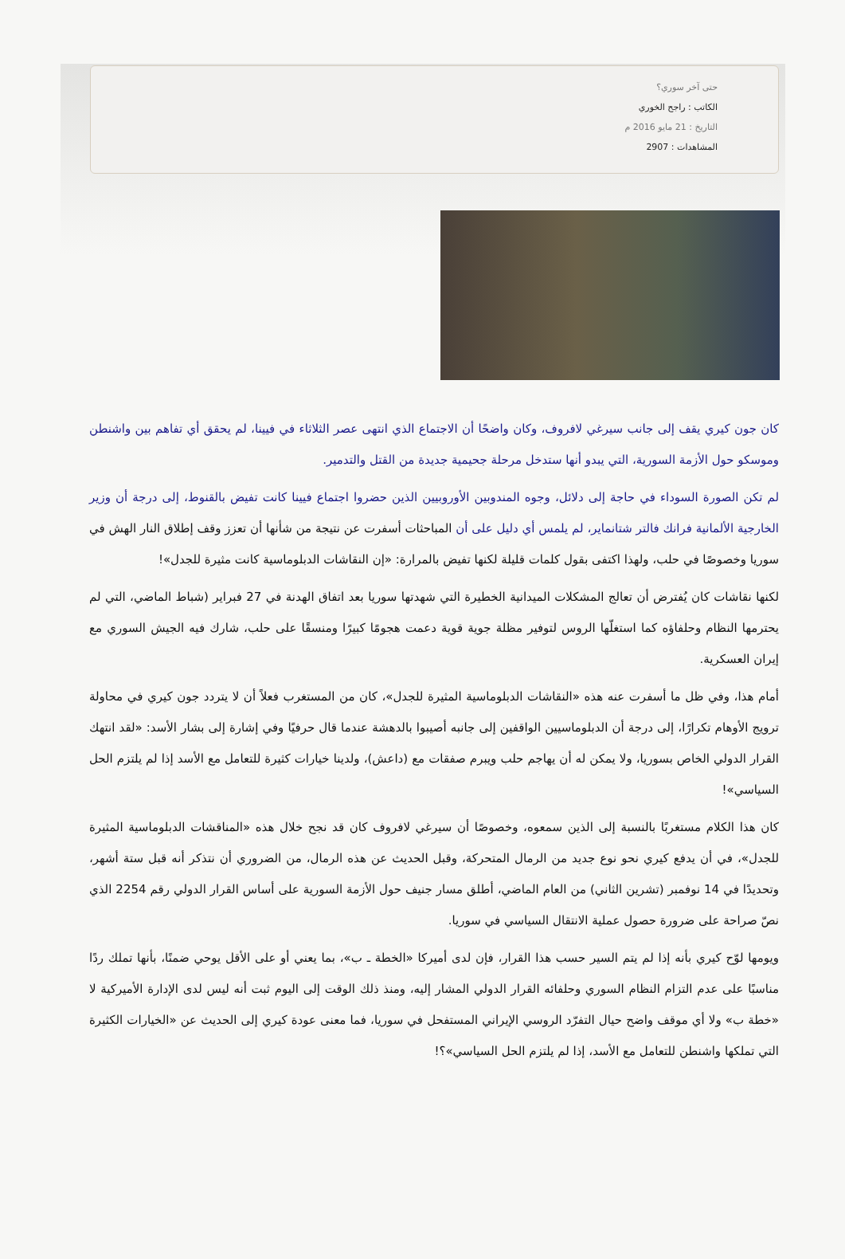حتى آخر سوري؟
الكاتب : راجح الخوري
التاريخ : 21 مايو 2016 م
المشاهدات : 2907
كان جون كيري يقف إلى جانب سيرغي لافروف، وكان واضحًا أن الاجتماع الذي انتهى عصر الثلاثاء في فيينا، لم يحقق أي تفاهم بين واشنطن وموسكو حول الأزمة السورية، التي يبدو أنها ستدخل مرحلة جحيمية جديدة من القتل والتدمير.
لم تكن الصورة السوداء في حاجة إلى دلائل، وجوه المندوبين الأوروبيين الذين حضروا اجتماع فيينا كانت تفيض بالقنوط، إلى درجة أن وزير الخارجية الألمانية فرانك فالتر شتانماير، لم يلمس أي دليل على أن المباحثات أسفرت عن نتيجة من شأنها أن تعزز وقف إطلاق النار الهش في سوريا وخصوصًا في حلب، ولهذا اكتفى بقول كلمات قليلة لكنها تفيض بالمرارة: «إن النقاشات الدبلوماسية كانت مثيرة للجدل»!
لكنها نقاشات كان يُفترض أن تعالج المشكلات الميدانية الخطيرة التي شهدتها سوريا بعد اتفاق الهدنة في 27 فبراير (شباط الماضي، التي لم يحترمها النظام وحلفاؤه كما استغلّها الروس لتوفير مظلة جوية قوية دعمت هجومًا كبيرًا ومنسقًا على حلب، شارك فيه الجيش السوري مع إيران العسكرية.
أمام هذا، وفي ظل ما أسفرت عنه هذه «النقاشات الدبلوماسية المثيرة للجدل»، كان من المستغرب فعلاً أن لا يتردد جون كيري في محاولة ترويج الأوهام تكرارًا، إلى درجة أن الدبلوماسيين الواقفين إلى جانبه أصيبوا بالدهشة عندما قال حرفيًا وفي إشارة إلى بشار الأسد: «لقد انتهك القرار الدولي الخاص بسوريا، ولا يمكن له أن يهاجم حلب ويبرم صفقات مع (داعش)، ولدينا خيارات كثيرة للتعامل مع الأسد إذا لم يلتزم الحل السياسي»!
كان هذا الكلام مستغربًا بالنسبة إلى الذين سمعوه، وخصوصًا أن سيرغي لافروف كان قد نجح خلال هذه «المناقشات الدبلوماسية المثيرة للجدل»، في أن يدفع كيري نحو نوع جديد من الرمال المتحركة، وقبل الحديث عن هذه الرمال، من الضروري أن نتذكر أنه قبل ستة أشهر، وتحديدًا في 14 نوفمبر (تشرين الثاني) من العام الماضي، أطلق مسار جنيف حول الأزمة السورية على أساس القرار الدولي رقم 2254 الذي نصّ صراحة على ضرورة حصول عملية الانتقال السياسي في سوريا.
ويومها لوّح كيري بأنه إذا لم يتم السير حسب هذا القرار، فإن لدى أميركا «الخطة ـ ب»، بما يعني أو على الأقل يوحي ضمنًا، بأنها تملك ردًا مناسبًا على عدم التزام النظام السوري وحلفائه القرار الدولي المشار إليه، ومنذ ذلك الوقت إلى اليوم ثبت أنه ليس لدى الإدارة الأميركية لا «خطة ب» ولا أي موقف واضح حيال التفرّد الروسي الإيراني المستفحل في سوريا، فما معنى عودة كيري إلى الحديث عن «الخيارات الكثيرة التي تملكها واشنطن للتعامل مع الأسد، إذا لم يلتزم الحل السياسي»؟!